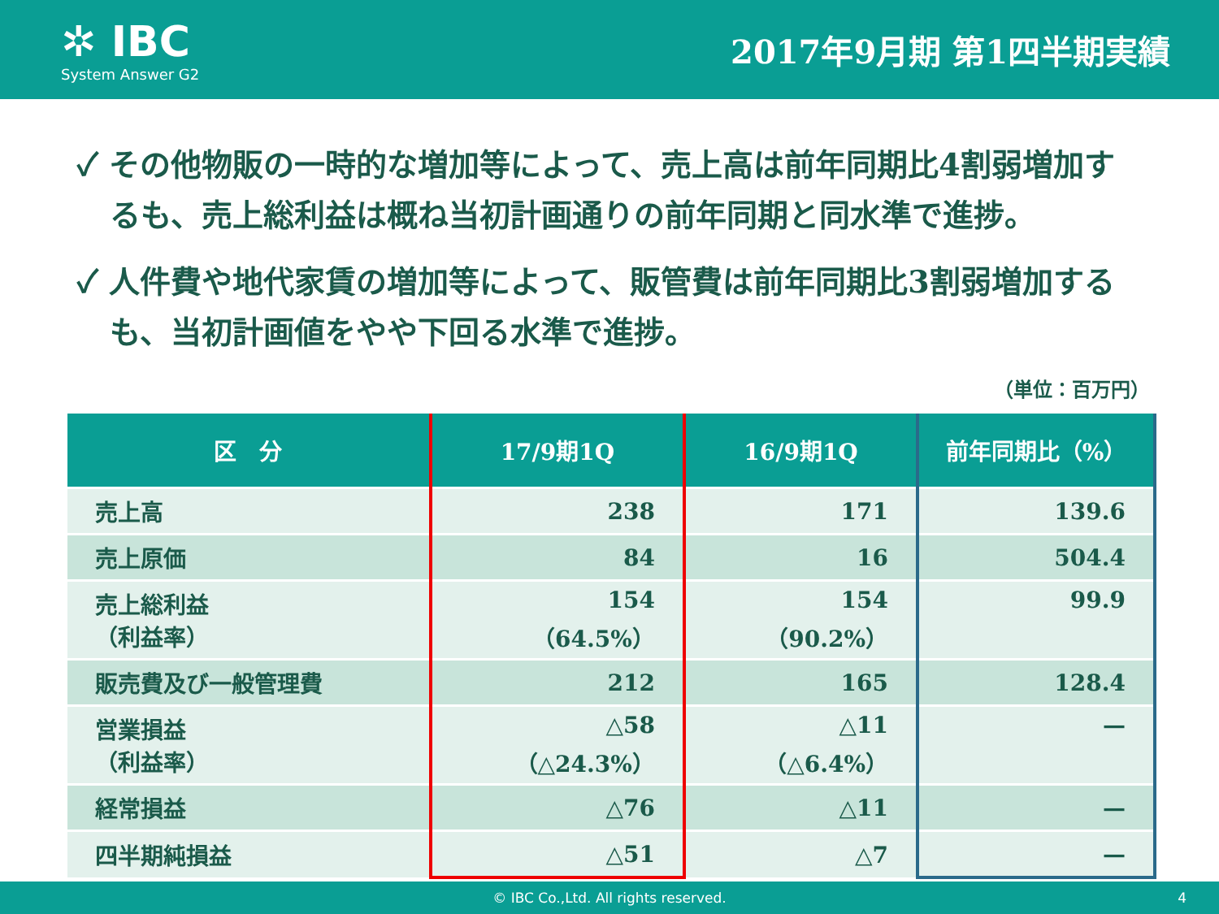✲ IBC
System Answer G2
2017年9月期 第1四半期実績
✓ その他物販の一時的な増加等によって、売上高は前年同期比4割弱増加するも、売上総利益は概ね当初計画通りの前年同期と同水準で進捗。
✓ 人件費や地代家賃の増加等によって、販管費は前年同期比3割弱増加するも、当初計画値をやや下回る水準で進捗。
（単位：百万円）
| 区 分 | 17/9期1Q | 16/9期1Q | 前年同期比（%） |
| --- | --- | --- | --- |
| 売上高 | 238 | 171 | 139.6 |
| 売上原価 | 84 | 16 | 504.4 |
| 売上総利益 （利益率） | 154 （64.5%） | 154 （90.2%） | 99.9 |
| 販売費及び一般管理費 | 212 | 165 | 128.4 |
| 営業損益 （利益率） | △58 （△24.3%） | △11 （△6.4%） | — |
| 経常損益 | △76 | △11 | — |
| 四半期純損益 | △51 | △7 | — |
© IBC Co.,Ltd. All rights reserved. 4